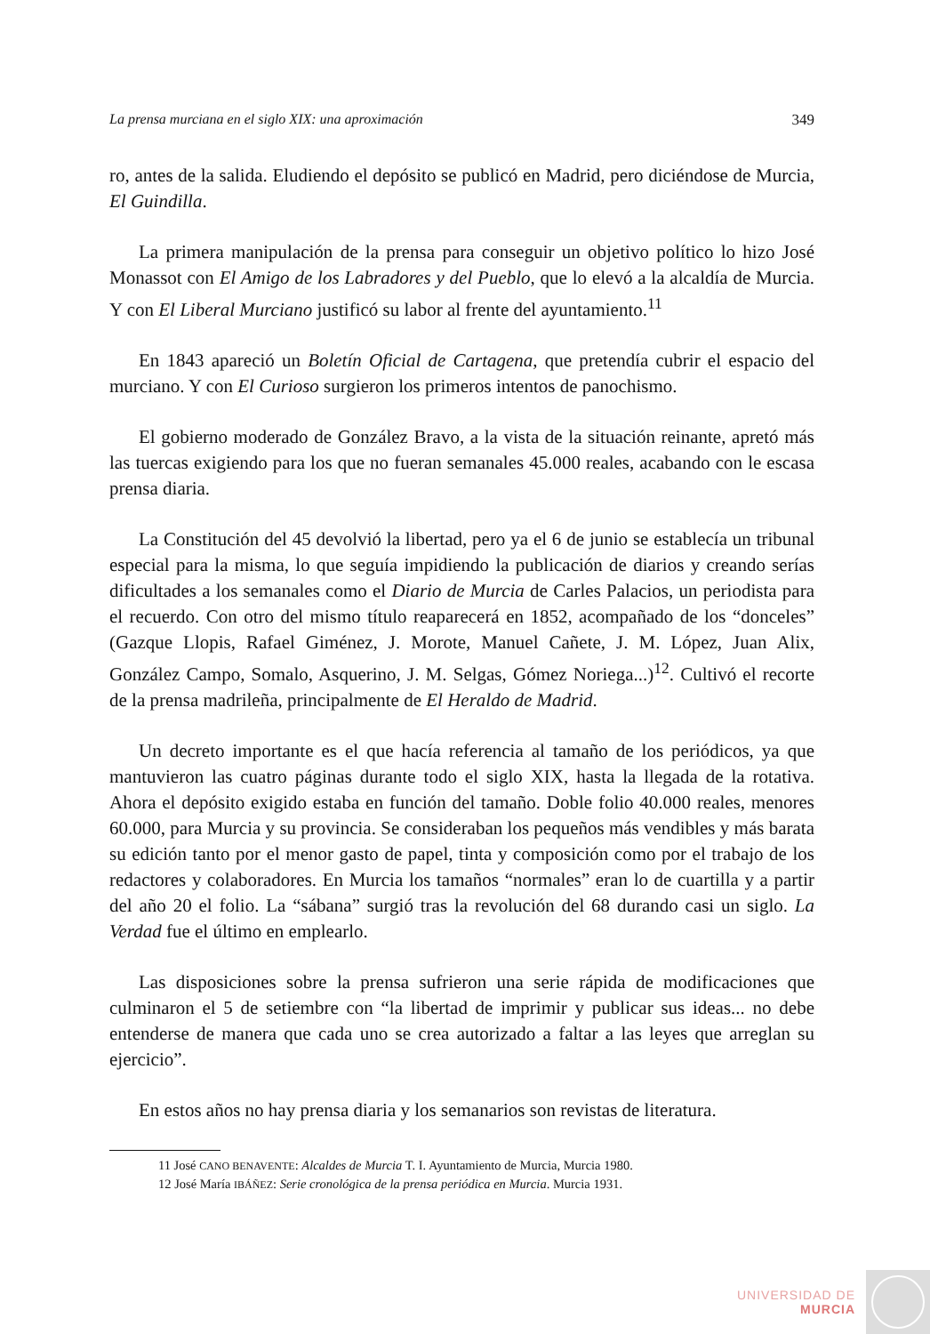La prensa murciana en el siglo XIX: una aproximación 349
ro, antes de la salida. Eludiendo el depósito se publicó en Madrid, pero diciéndose de Murcia, El Guindilla.
La primera manipulación de la prensa para conseguir un objetivo político lo hizo José Monassot con El Amigo de los Labradores y del Pueblo, que lo elevó a la alcaldía de Murcia. Y con El Liberal Murciano justificó su labor al frente del ayuntamiento.<sup>11</sup>
En 1843 apareció un Boletín Oficial de Cartagena, que pretendía cubrir el espacio del murciano. Y con El Curioso surgieron los primeros intentos de panochismo.
El gobierno moderado de González Bravo, a la vista de la situación reinante, apretó más las tuercas exigiendo para los que no fueran semanales 45.000 reales, acabando con le escasa prensa diaria.
La Constitución del 45 devolvió la libertad, pero ya el 6 de junio se establecía un tribunal especial para la misma, lo que seguía impidiendo la publicación de diarios y creando serías dificultades a los semanales como el Diario de Murcia de Carles Palacios, un periodista para el recuerdo. Con otro del mismo título reaparecerá en 1852, acompañado de los “donceles” (Gazque Llopis, Rafael Giménez, J. Morote, Manuel Cañete, J. M. López, Juan Alix, González Campo, Somalo, Asquerino, J. M. Selgas, Gómez Noriega...)<sup>12</sup>. Cultivó el recorte de la prensa madrileña, principalmente de El Heraldo de Madrid.
Un decreto importante es el que hacía referencia al tamaño de los periódicos, ya que mantuvieron las cuatro páginas durante todo el siglo XIX, hasta la llegada de la rotativa. Ahora el depósito exigido estaba en función del tamaño. Doble folio 40.000 reales, menores 60.000, para Murcia y su provincia. Se consideraban los pequeños más vendibles y más barata su edición tanto por el menor gasto de papel, tinta y composición como por el trabajo de los redactores y colaboradores. En Murcia los tamaños “normales” eran lo de cuartilla y a partir del año 20 el folio. La “sábana” surgió tras la revolución del 68 durando casi un siglo. La Verdad fue el último en emplearlo.
Las disposiciones sobre la prensa sufrieron una serie rápida de modificaciones que culminaron el 5 de setiembre con “la libertad de imprimir y publicar sus ideas... no debe entenderse de manera que cada uno se crea autorizado a faltar a las leyes que arreglan su ejercicio”.
En estos años no hay prensa diaria y los semanarios son revistas de literatura.
11 José CANO BENAVENTE: Alcaldes de Murcia T. I. Ayuntamiento de Murcia, Murcia 1980.
12 José María IBÁÑEZ: Serie cronológica de la prensa periódica en Murcia. Murcia 1931.
UNIVERSIDAD DE
MURCIA